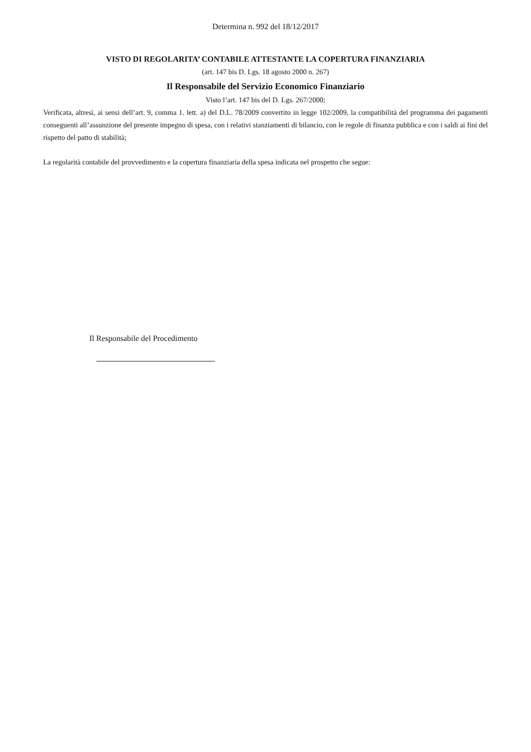Determina n. 992 del 18/12/2017
VISTO DI REGOLARITA’ CONTABILE ATTESTANTE LA COPERTURA FINANZIARIA
(art. 147 bis D. Lgs. 18 agosto 2000 n. 267)
Il Responsabile del Servizio Economico Finanziario
Visto l’art. 147 bis del D. Lgs. 267/2000;
Verificata, altresì, ai sensi dell’art. 9, comma 1. lett. a) del D.L. 78/2009 convertito in legge 102/2009, la compatibilità del programma dei pagamenti conseguenti all’assunzione del presente impegno di spesa, con i relativi stanziamenti di bilancio, con le regole di finanza pubblica e con i saldi ai fini del rispetto del patto di stabilità;
La regolarità contabile del provvedimento e la copertura finanziaria della spesa indicata nel prospetto che segue:
Il Responsabile del Procedimento